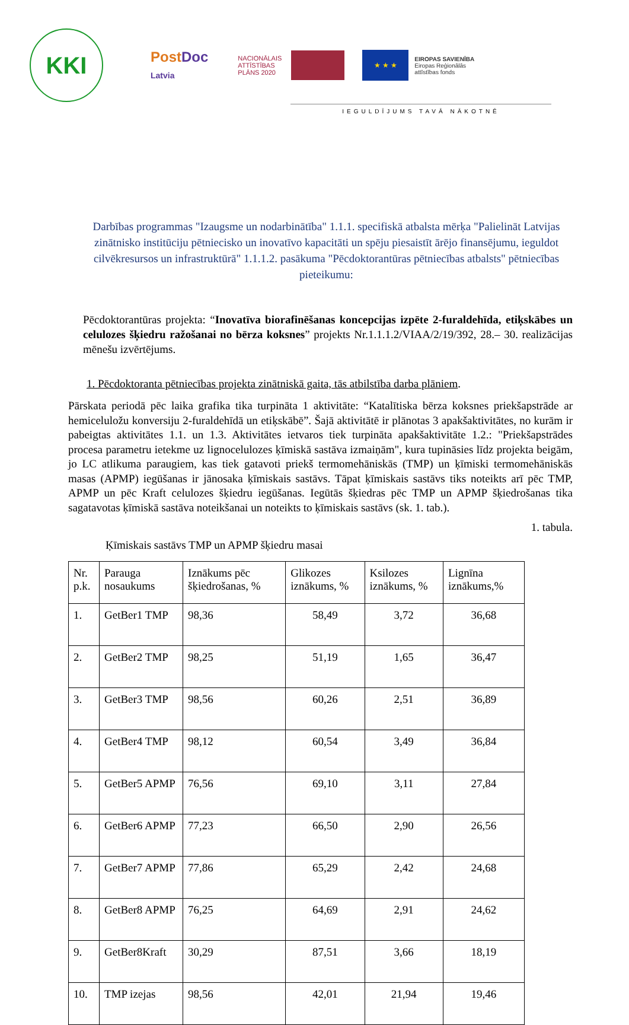KKI
PostDoc
Latvia
NACIONĀLAIS ATTĪSTĪBAS PLĀNS 2020
★ ★ ★
EIROPAS SAVIENĪBA
Eiropas Reģionālās
attīstības fonds
IEGULDĪJUMS TAVĀ NĀKOTNĒ
Darbības programmas "Izaugsme un nodarbinātība" 1.1.1. specifiskā atbalsta mērķa "Palielināt Latvijas zinātnisko institūciju pētniecisko un inovatīvo kapacitāti un spēju piesaistīt ārējo finansējumu, ieguldot cilvēkresursos un infrastruktūrā" 1.1.1.2. pasākuma "Pēcdoktorantūras pētniecības atbalsts" pētniecības pieteikumu:
Pēcdoktorantūras projekta: “Inovatīva biorafinēšanas koncepcijas izpēte 2-furaldehīda, etiķskābes un celulozes šķiedru ražošanai no bērza koksnes” projekts Nr.1.1.1.2/VIAA/2/19/392, 28.– 30. realizācijas mēnešu izvērtējums.
1. Pēcdoktoranta pētniecības projekta zinātniskā gaita, tās atbilstība darba plāniem.
Pārskata periodā pēc laika grafika tika turpināta 1 aktivitāte: “Katalītiska bērza koksnes priekšapstrāde ar hemiceluložu konversiju 2-furaldehīdā un etiķskābē”. Šajā aktivitātē ir plānotas 3 apakšaktivitātes, no kurām ir pabeigtas aktivitātes 1.1. un 1.3. Aktivitātes ietvaros tiek turpināta apakšaktivitāte 1.2.: "Priekšapstrādes procesa parametru ietekme uz lignocelulozes ķīmiskā sastāva izmaiņām", kura tupināsies līdz projekta beigām, jo LC atlikuma paraugiem, kas tiek gatavoti priekš termomehāniskās (TMP) un ķīmiski termomehāniskās masas (APMP) iegūšanas ir jānosaka ķīmiskais sastāvs. Tāpat ķīmiskais sastāvs tiks noteikts arī pēc TMP, APMP un pēc Kraft celulozes šķiedru iegūšanas. Iegūtās šķiedras pēc TMP un APMP šķiedrošanas tika sagatavotas ķīmiskā sastāva noteikšanai un noteikts to ķīmiskais sastāvs (sk. 1. tab.).
1. tabula.
Ķīmiskais sastāvs TMP un APMP šķiedru masai
| Nr. p.k. | Parauga nosaukums | Iznākums pēc šķiedrošanas, % | Glikozes iznākums, % | Ksilozes iznākums, % | Lignīna iznākums,% |
| --- | --- | --- | --- | --- | --- |
| 1. | GetBer1 TMP | 98,36 | 58,49 | 3,72 | 36,68 |
| 2. | GetBer2 TMP | 98,25 | 51,19 | 1,65 | 36,47 |
| 3. | GetBer3 TMP | 98,56 | 60,26 | 2,51 | 36,89 |
| 4. | GetBer4 TMP | 98,12 | 60,54 | 3,49 | 36,84 |
| 5. | GetBer5 APMP | 76,56 | 69,10 | 3,11 | 27,84 |
| 6. | GetBer6 APMP | 77,23 | 66,50 | 2,90 | 26,56 |
| 7. | GetBer7 APMP | 77,86 | 65,29 | 2,42 | 24,68 |
| 8. | GetBer8 APMP | 76,25 | 64,69 | 2,91 | 24,62 |
| 9. | GetBer8Kraft | 30,29 | 87,51 | 3,66 | 18,19 |
| 10. | TMP izejas | 98,56 | 42,01 | 21,94 | 19,46 |